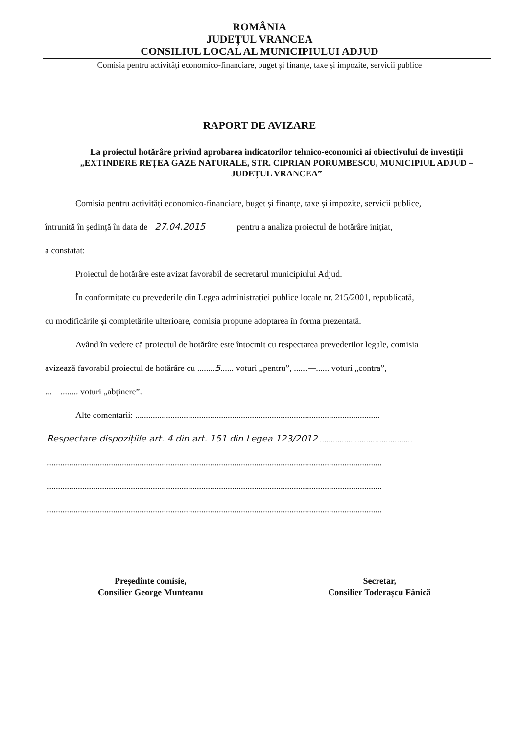ROMÂNIA
JUDEȚUL VRANCEA
CONSILIUL LOCAL AL MUNICIPIULUI ADJUD
Comisia pentru activități economico-financiare, buget și finanțe, taxe și impozite, servicii publice
RAPORT DE AVIZARE
La proiectul hotărâre privind aprobarea indicatorilor tehnico-economici ai obiectivului de investiții „EXTINDERE REȚEA GAZE NATURALE, STR. CIPRIAN PORUMBESCU, MUNICIPIUL ADJUD – JUDEȚUL VRANCEA”
Comisia pentru activități economico-financiare, buget și finanțe, taxe și impozite, servicii publice,
întrunită în ședință în data de 27.04.2015 pentru a analiza proiectul de hotărâre inițiat,
a constatat:
Proiectul de hotărâre este avizat favorabil de secretarul municipiului Adjud.
În conformitate cu prevederile din Legea administrației publice locale nr. 215/2001, republicată,
cu modificările și completările ulterioare, comisia propune adoptarea în forma prezentată.
Având în vedere că proiectul de hotărâre este întocmit cu respectarea prevederilor legale, comisia
avizează favorabil proiectul de hotărâre cu ........5...... voturi „pentru”, ......—...... voturi „contra”,
...—........ voturi „abținere”.
Alte comentarii: ...............................................................................................................
Respectare dispozițiile art. 4 din art. 151 din Legea 123/2012 ..........................................
........................................................................................................................................................
........................................................................................................................................................
........................................................................................................................................................
Președinte comisie,
Consilier George Munteanu
Secretar,
Consilier Toderașcu Fănică